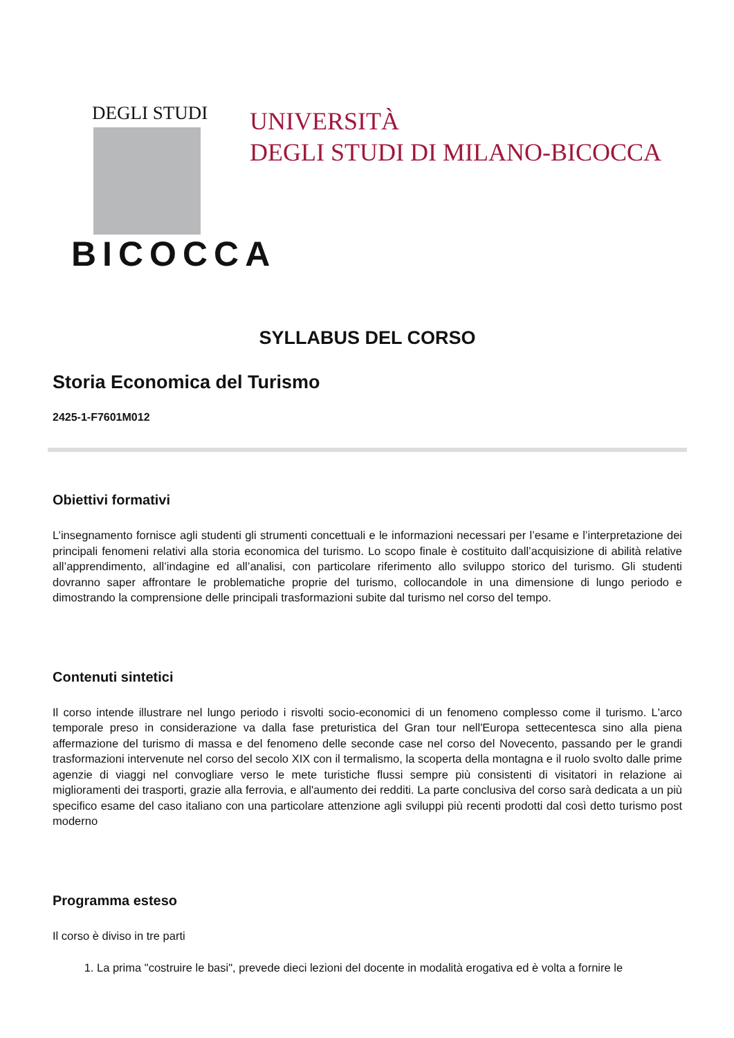DEGLI STUDI
BICOCCA
UNIVERSITÀ
DEGLI STUDI DI MILANO-BICOCCA
SYLLABUS DEL CORSO
Storia Economica del Turismo
2425-1-F7601M012
Obiettivi formativi
L’insegnamento fornisce agli studenti gli strumenti concettuali e le informazioni necessari per l’esame e l’interpretazione dei principali fenomeni relativi alla storia economica del turismo. Lo scopo finale è costituito dall’acquisizione di abilità relative all’apprendimento, all’indagine ed all’analisi, con particolare riferimento allo sviluppo storico del turismo. Gli studenti dovranno saper affrontare le problematiche proprie del turismo, collocandole in una dimensione di lungo periodo e dimostrando la comprensione delle principali trasformazioni subite dal turismo nel corso del tempo.
Contenuti sintetici
Il corso intende illustrare nel lungo periodo i risvolti socio-economici di un fenomeno complesso come il turismo. L'arco temporale preso in considerazione va dalla fase preturistica del Gran tour nell'Europa settecentesca sino alla piena affermazione del turismo di massa e del fenomeno delle seconde case nel corso del Novecento, passando per le grandi trasformazioni intervenute nel corso del secolo XIX con il termalismo, la scoperta della montagna e il ruolo svolto dalle prime agenzie di viaggi nel convogliare verso le mete turistiche flussi sempre più consistenti di visitatori in relazione ai miglioramenti dei trasporti, grazie alla ferrovia, e all'aumento dei redditi. La parte conclusiva del corso sarà dedicata a un più specifico esame del caso italiano con una particolare attenzione agli sviluppi più recenti prodotti dal così detto turismo post moderno
Programma esteso
Il corso è diviso in tre parti
1. La prima "costruire le basi", prevede dieci lezioni del docente in modalità erogativa ed è volta a fornire le